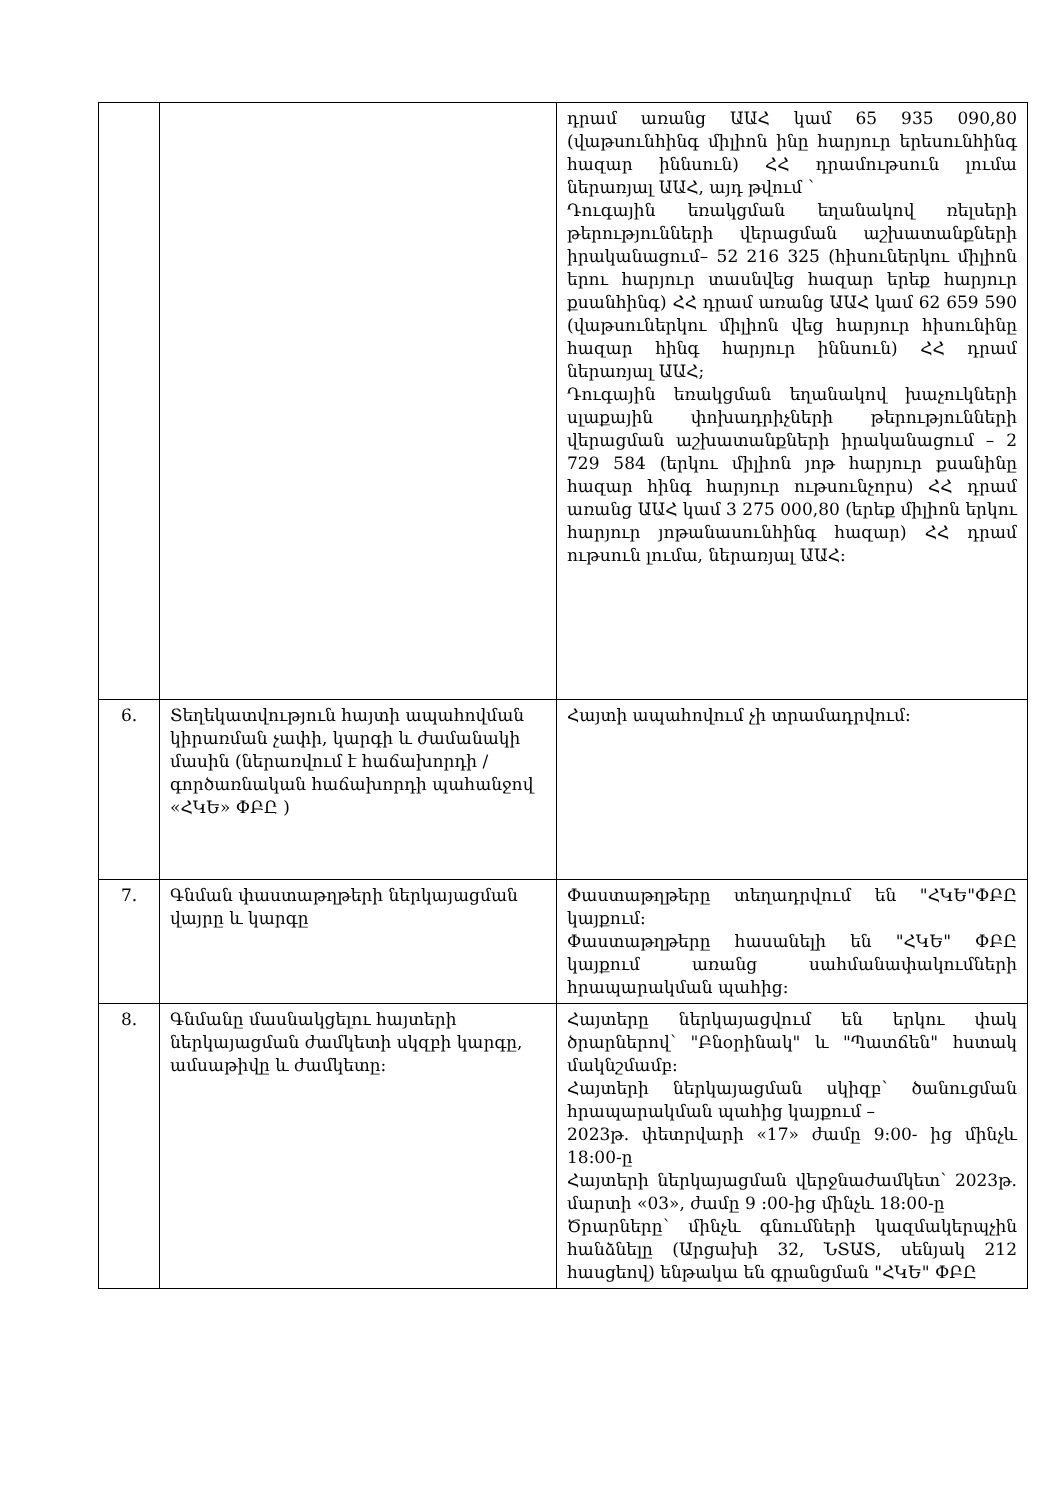| | | դրամ առանց ԱԱՀ կամ 65 935 090,80 (վաթսունհինգ միլիոն ինը հարյուր երեսունհինգ հազար իննսուն) ՀՀ դրամութսուն լումա ներառյալ ԱԱՀ, այդ թվում ` Դուգային եռակցման եղանակով ռելսերի թերությունների վերացման աշխատանքների իրականացում– 52 216 325 (հիսուներկու միլիոն երու հարյուր տասնվեց հազար երեք հարյուր քսանհինգ) ՀՀ դրամ առանց ԱԱՀ կամ 62 659 590 (վաթսուներկու միլիոն վեց հարյուր հիսունինը հազար հինգ հարյուր իննսուն) ՀՀ դրամ ներառյալ ԱԱՀ; Դուգային եռակցման եղանակով խաչուկների սլաքային փոխադրիչների թերությունների վերացման աշխատանքների իրականացում – 2 729 584 (երկու միլիոն յոթ հարյուր քսանինը հազար հինգ հարյուր ութսունչորս) ՀՀ դրամ առանց ԱԱՀ կամ 3 275 000,80 (երեք միլիոն երկու հարյուր յոթանասունհինգ հազար) ՀՀ դրամ ութսուն լումա, ներառյալ ԱԱՀ: |
| 6. | Տեղեկատվություն հայտի ապահովման կիրառման չափի, կարգի և ժամանակի մասին (ներառվում է հաճախորդի / գործառնական հաճախորդի պահանջով «ՀԿԵ» ՓԲԸ ) | Հայտի ապահովում չի տրամադրվում: |
| 7. | Գնման փաստաթղթերի ներկայացման վայրը և կարգը | Փաստաթղթերը տեղադրվում են "ՀԿԵ"ՓԲԸ կայքում: Փաստաթղթերը հասանելի են "ՀԿԵ" ՓԲԸ կայքում առանց սահմանափակումների հրապարակման պահից: |
| 8. | Գնմանը մասնակցելու հայտերի ներկայացման ժամկետի սկզբի կարգը, ամսաթիվը և ժամկետը: | Հայտերը ներկայացվում են երկու փակ ծրարներով՝ "Բնօրինակ" և "Պատճեն" հստակ մակնշմամբ: Հայտերի ներկայացման սկիզբ՝ ծանուցման հրապարակման պահից կայքում – 2023թ. փետրվարի «17» ժամը 9:00- ից մինչև 18:00-ը Հայտերի ներկայացման վերջնաժամկետ՝ 2023թ. մարտի «03», ժամը 9 :00-ից մինչև 18:00-ը Ծրարները՝ մինչև գնումների կազմակերպչին հանձնելը (Արցախի 32, ՆՏԱՏ, սենյակ 212 հասցեով) ենթակա են գրանցման "ՀԿԵ" ՓԲԸ |